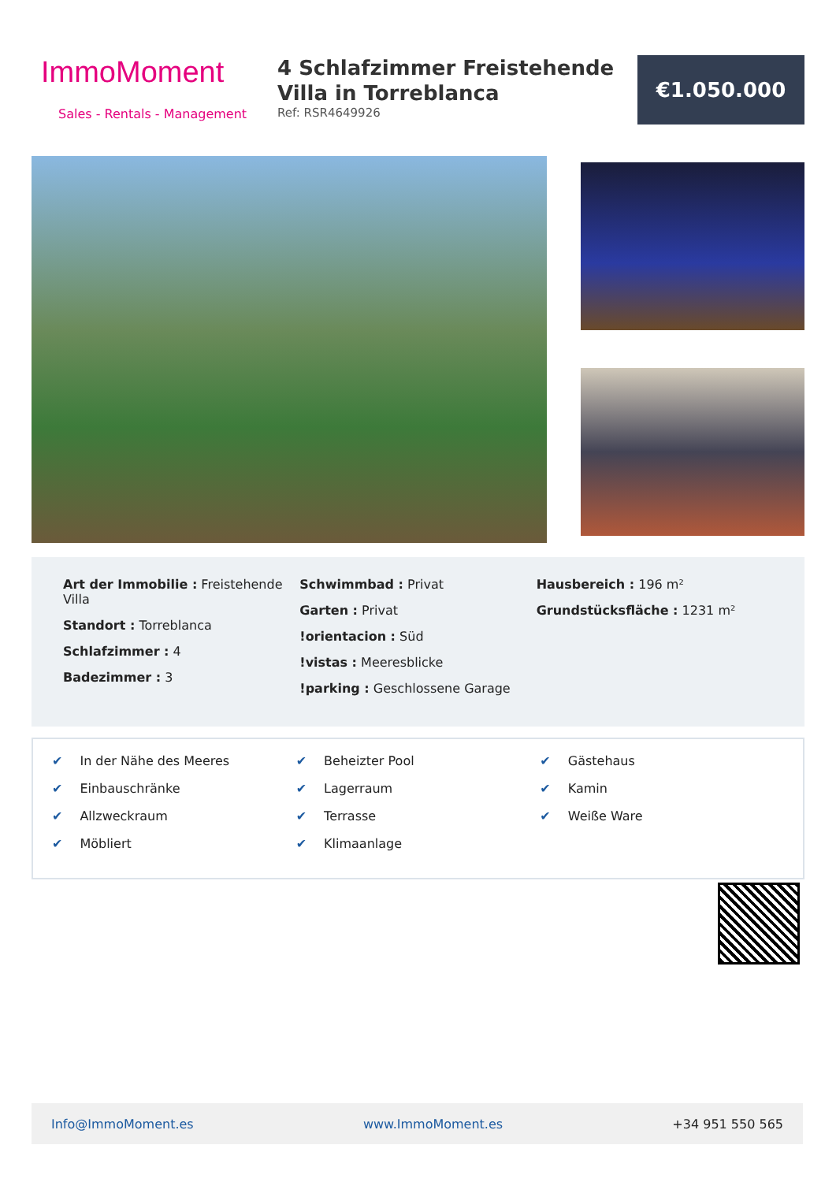ImmoMoment
Sales - Rentals - Management
4 Schlafzimmer Freistehende Villa in Torreblanca
Ref: RSR4649926
€1.050.000
Art der Immobilie : Freistehende Villa
Standort : Torreblanca
Schlafzimmer : 4
Badezimmer : 3
Schwimmbad : Privat
Garten : Privat
!orientacion : Süd
!vistas : Meeresblicke
!parking : Geschlossene Garage
Hausbereich : 196 m²
Grundstücksfläche : 1231 m²
✔ In der Nähe des Meeres
✔ Einbauschränke
✔ Allzweckraum
✔ Möbliert
✔ Beheizter Pool
✔ Lagerraum
✔ Terrasse
✔ Klimaanlage
✔ Gästehaus
✔ Kamin
✔ Weiße Ware
Info@ImmoMoment.es www.ImmoMoment.es +34 951 550 565